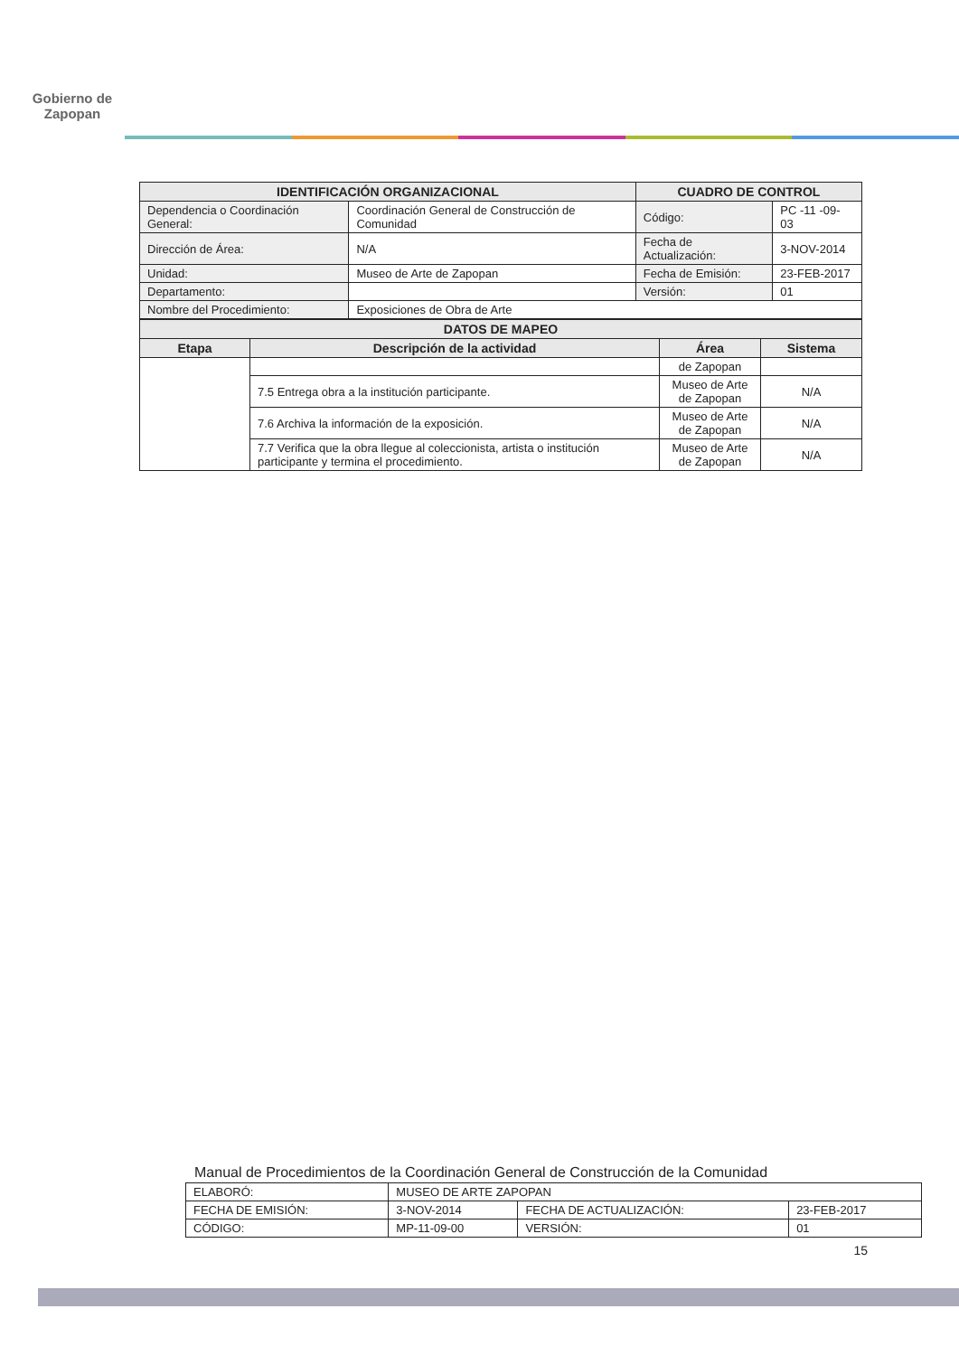Gobierno de
Zapopan
| IDENTIFICACIÓN ORGANIZACIONAL | | CUADRO DE CONTROL | |
| --- | --- | --- | --- |
| Dependencia o Coordinación General: | Coordinación General de Construcción de Comunidad | Código: | PC -11 -09- 03 |
| Dirección de Área: | N/A | Fecha de Actualización: | 3-NOV-2014 |
| Unidad: | Museo de Arte de Zapopan | Fecha de Emisión: | 23-FEB-2017 |
| Departamento: | | Versión: | 01 |
| Nombre del Procedimiento: | Exposiciones de Obra de Arte | | |
| DATOS DE MAPEO | | | |
| --- | --- | --- | --- |
| Etapa | Descripción de la actividad | Área | Sistema |
| | | de Zapopan | |
| | 7.5 Entrega obra a la institución participante. | Museo de Arte de Zapopan | N/A |
| | 7.6 Archiva la información de la exposición. | Museo de Arte de Zapopan | N/A |
| | 7.7 Verifica que la obra llegue al coleccionista, artista o institución participante y termina el procedimiento. | Museo de Arte de Zapopan | N/A |
Manual de Procedimientos de la Coordinación General de Construcción de la Comunidad
| ELABORÓ: | MUSEO DE ARTE ZAPOPAN | | |
| FECHA DE EMISIÓN: | 3-NOV-2014 | FECHA DE ACTUALIZACIÓN: | 23-FEB-2017 |
| CÓDIGO: | MP-11-09-00 | VERSIÓN: | 01 |
15